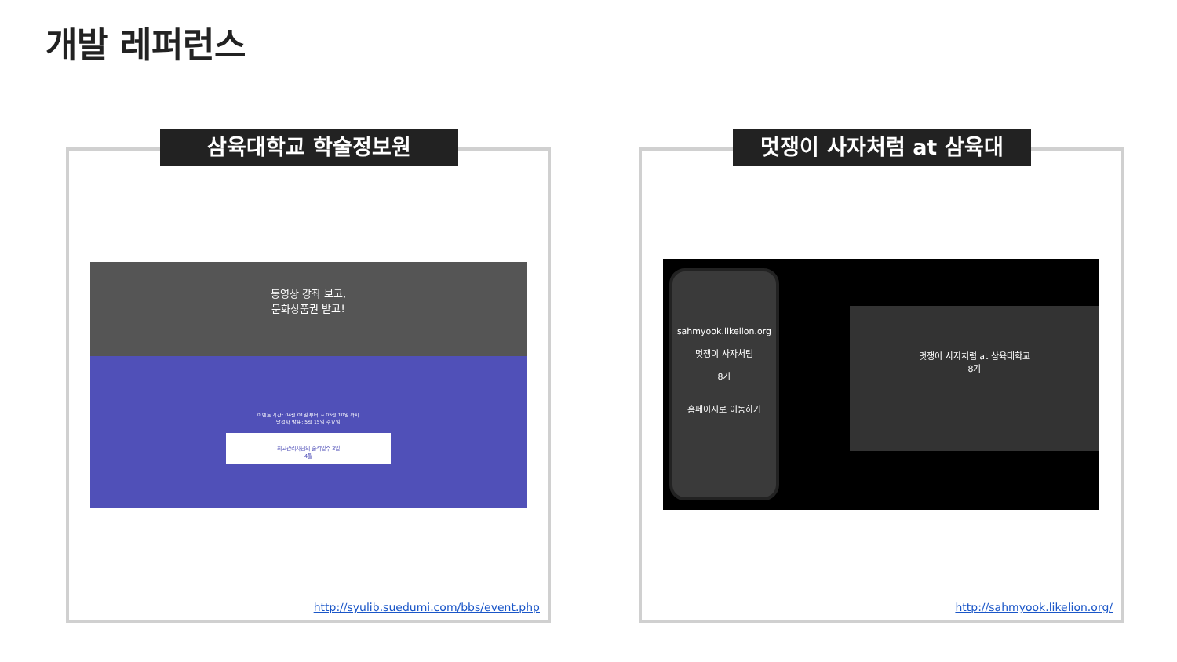개발 레퍼런스
삼육대학교 학술정보원
동영상 강좌 보고,
문화상품권 받고!
이벤트 기간: 04월 01일 부터 ~ 05월 10일 까지
당첨자 발표: 5월 15일 수요일
최고관리자님의 출석일수 3일
4월
http://syulib.suedumi.com/bbs/event.php
멋쟁이 사자처럼 at 삼육대
sahmyook.likelion.org
멋쟁이 사자처럼
8기
홈페이지로 이동하기
멋쟁이 사자처럼 at 삼육대학교
8기
http://sahmyook.likelion.org/